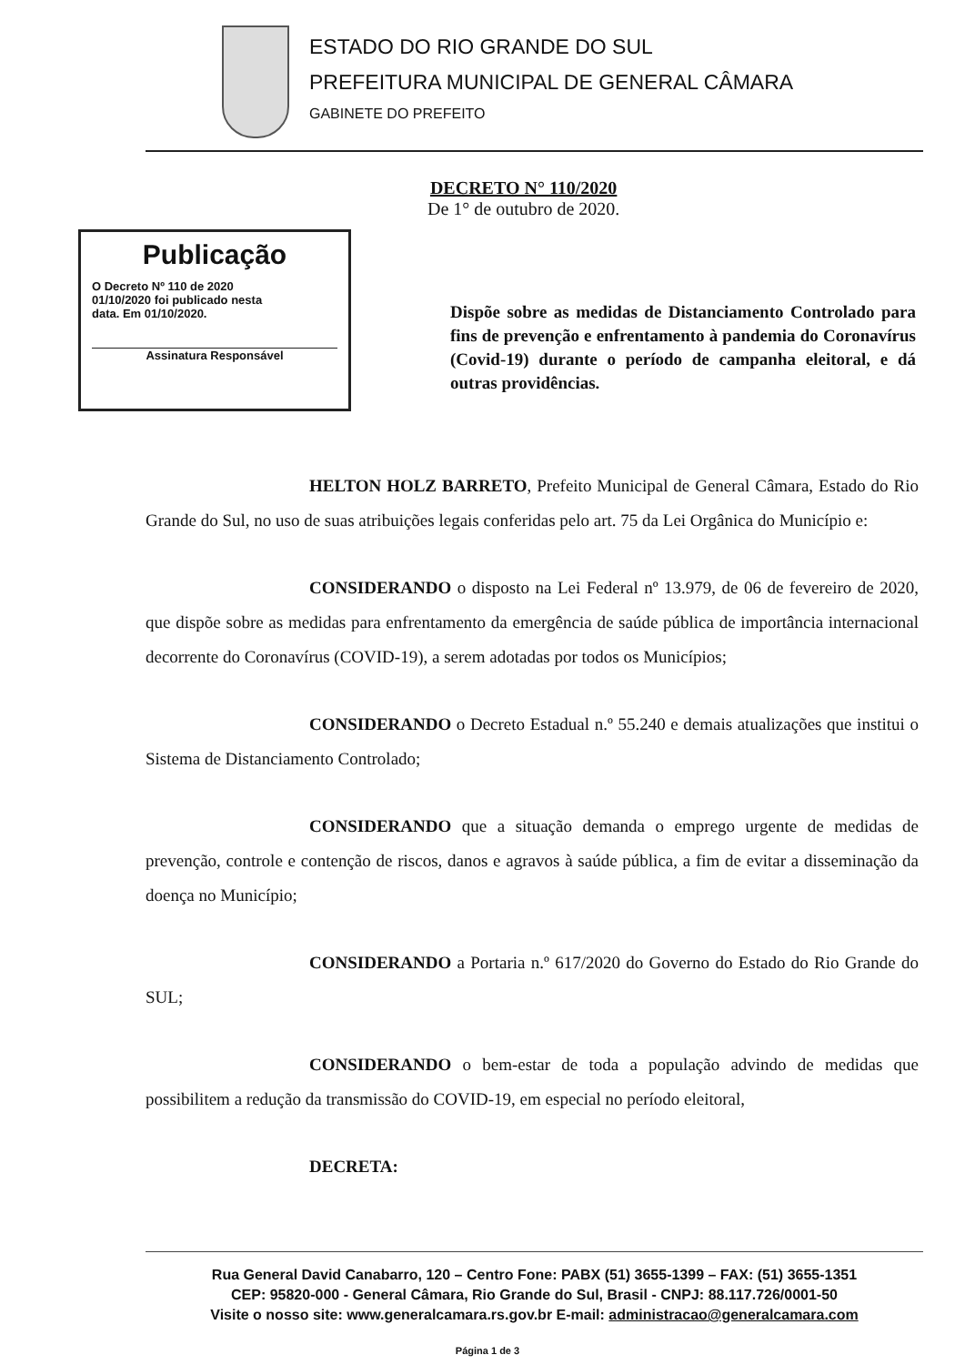ESTADO DO RIO GRANDE DO SUL
PREFEITURA MUNICIPAL DE GENERAL CÂMARA
GABINETE DO PREFEITO
DECRETO N° 110/2020
De 1° de outubro de 2020.
Publicação
O Decreto Nº 110 de 2020
01/10/2020 foi publicado nesta
data. Em 01/10/2020.
Assinatura Responsável
Dispõe sobre as medidas de Distanciamento Controlado para fins de prevenção e enfrentamento à pandemia do Coronavírus (Covid-19) durante o período de campanha eleitoral, e dá outras providências.
HELTON HOLZ BARRETO, Prefeito Municipal de General Câmara, Estado do Rio Grande do Sul, no uso de suas atribuições legais conferidas pelo art. 75 da Lei Orgânica do Município e:
CONSIDERANDO o disposto na Lei Federal nº 13.979, de 06 de fevereiro de 2020, que dispõe sobre as medidas para enfrentamento da emergência de saúde pública de importância internacional decorrente do Coronavírus (COVID-19), a serem adotadas por todos os Municípios;
CONSIDERANDO o Decreto Estadual n.º 55.240 e demais atualizações que institui o Sistema de Distanciamento Controlado;
CONSIDERANDO que a situação demanda o emprego urgente de medidas de prevenção, controle e contenção de riscos, danos e agravos à saúde pública, a fim de evitar a disseminação da doença no Município;
CONSIDERANDO a Portaria n.º 617/2020 do Governo do Estado do Rio Grande do SUL;
CONSIDERANDO o bem-estar de toda a população advindo de medidas que possibilitem a redução da transmissão do COVID-19, em especial no período eleitoral,
DECRETA:
Rua General David Canabarro, 120 – Centro Fone: PABX (51) 3655-1399 – FAX: (51) 3655-1351
CEP: 95820-000 - General Câmara, Rio Grande do Sul, Brasil - CNPJ: 88.117.726/0001-50
Visite o nosso site: www.generalcamara.rs.gov.br E-mail: administracao@generalcamara.com
Página 1 de 3